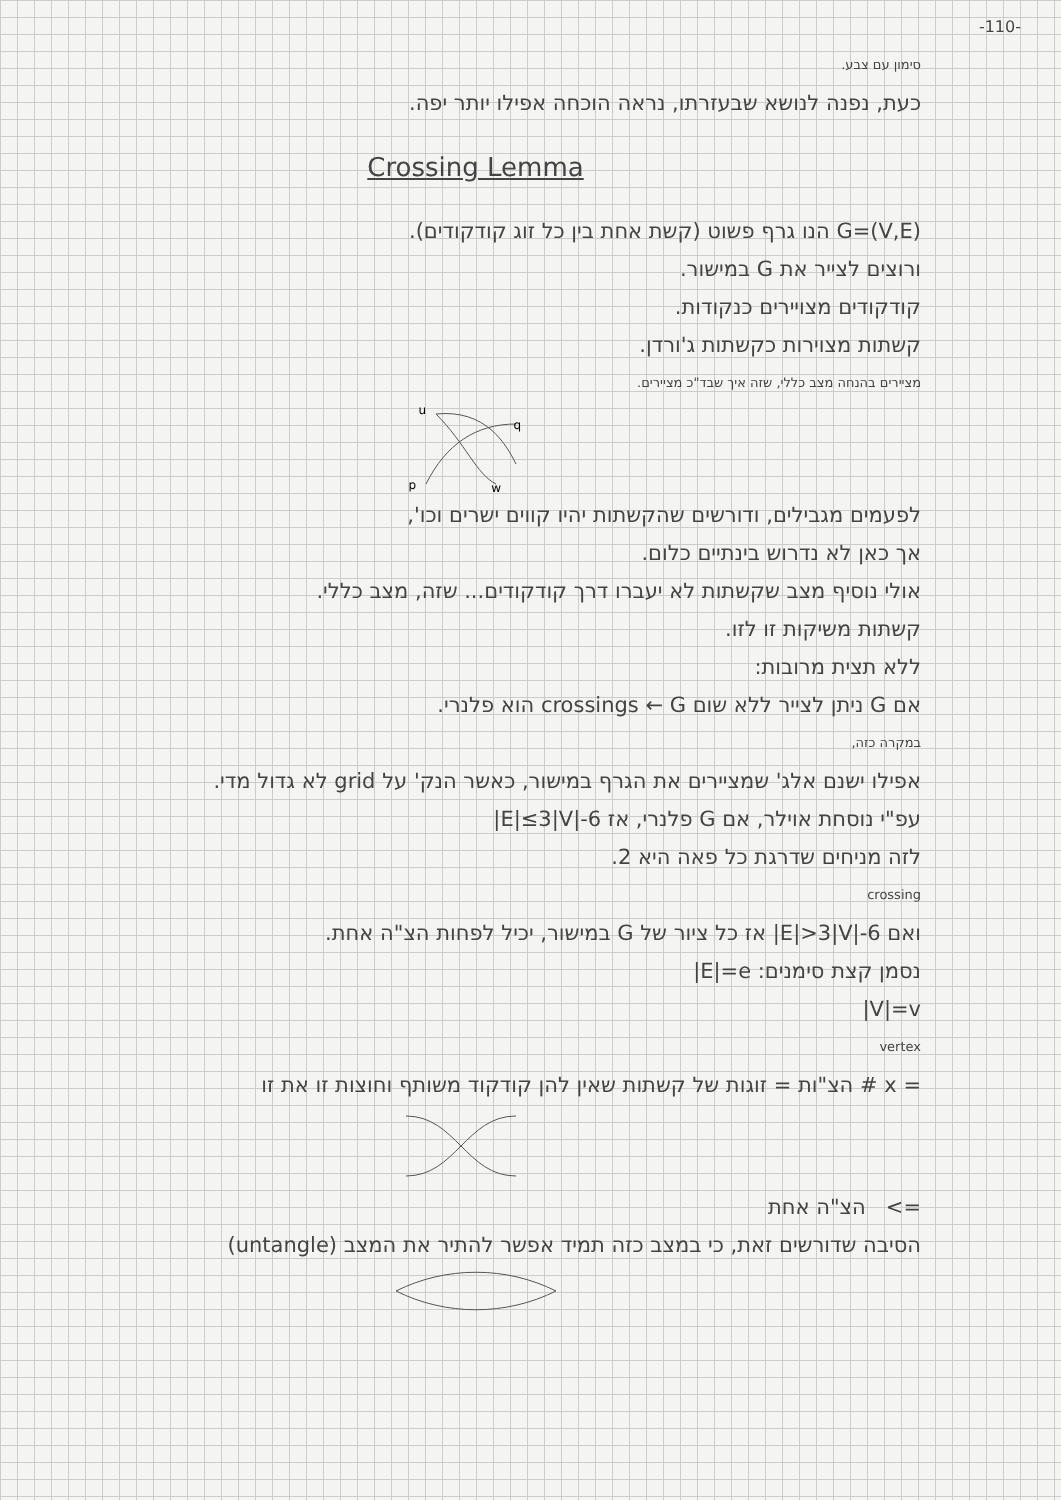-110-
סימון עם צבע.
כעת, נפנה לנושא שבעזרתו, נראה הוכחה אפילו יותר יפה.
Crossing Lemma
G=(V,E) הנו גרף פשוט (קשת אחת בין כל זוג קודקודים).
ורוצים לצייר את G במישור.
קודקודים מצויירים כנקודות.
קשתות מצוירות כקשתות ג'ורדן.
מציירים בהנחה מצב כללי, שזה איך שבד"כ מציירים.
u
q
p
w
לפעמים מגבילים, ודורשים שהקשתות יהיו קווים ישרים וכו',
אך כאן לא נדרוש בינתיים כלום.
אולי נוסיף מצב שקשתות לא יעברו דרך קודקודים... שזה, מצב כללי.
קשתות משיקות זו לזו.
ללא תצית מרובות:
אם G ניתן לצייר ללא שום crossings ← G הוא פלנרי.
במקרה כזה,
אפילו ישנם אלג' שמציירים את הגרף במישור, כאשר הנק' על grid לא גדול מדי.
עפ"י נוסחת אוילר, אם G פלנרי, אז |E|≤3|V|-6
לזה מניחים שדרגת כל פאה היא 2.
crossing
ואם |E|>3|V|-6 אז כל ציור של G במישור, יכיל לפחות הצ"ה אחת.
נסמן קצת סימנים: |E|=e
|V|=v
vertex
x = # הצ"ות = זוגות של קשתות שאין להן קודקוד משותף וחוצות זו את זו
=> הצ"ה אחת
הסיבה שדורשים זאת, כי במצב כזה תמיד אפשר להתיר את המצב (untangle)